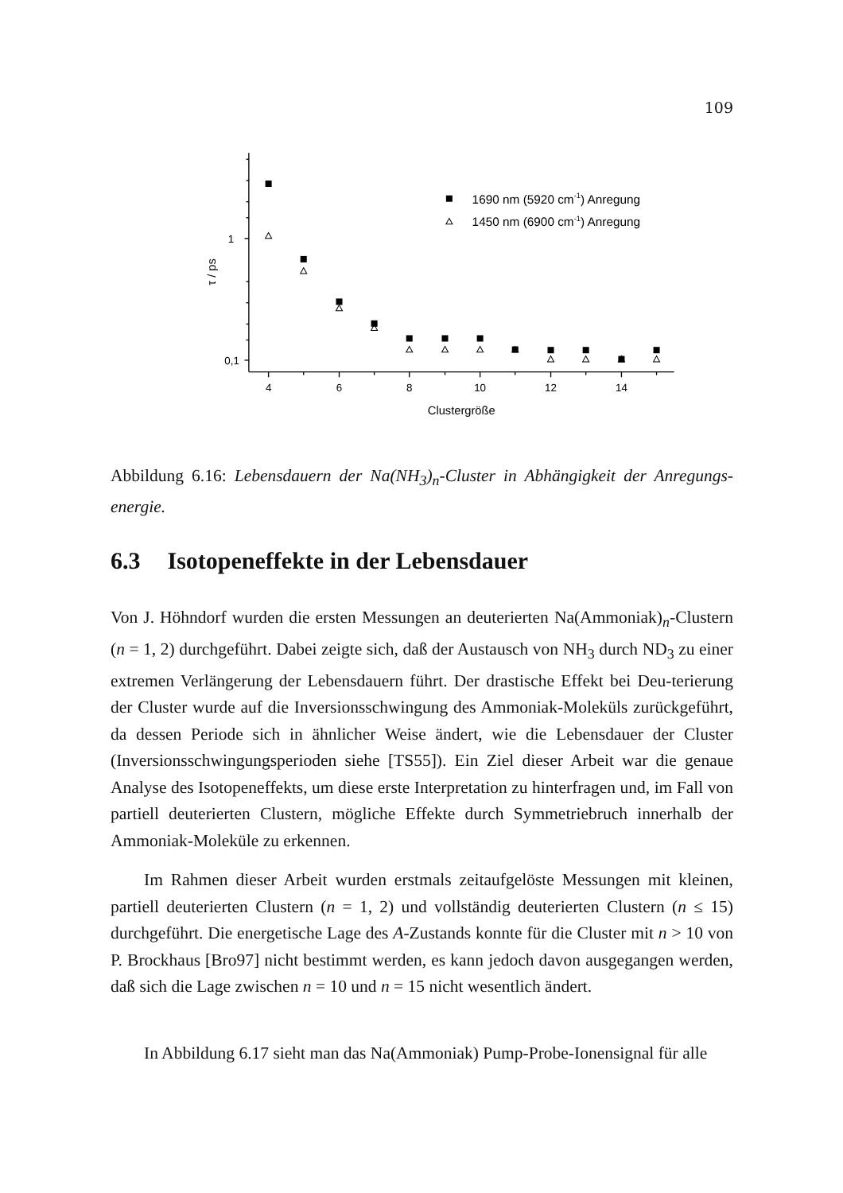109
1
0,1
4
6
8
10
12
14
Clustergröße
τ / ps
1690 nm (5920 cm-1) Anregung
1450 nm (6900 cm-1) Anregung
Abbildung 6.16: Lebensdauern der Na(NH<sub>3</sub>)<sub>n</sub>-Cluster in Abhängigkeit der Anregungs-energie.
6.3 Isotopeneffekte in der Lebensdauer
Von J. Höhndorf wurden die ersten Messungen an deuterierten Na(Ammoniak)<sub>n</sub>-Clustern (n = 1, 2) durchgeführt. Dabei zeigte sich, daß der Austausch von NH<sub>3</sub> durch ND<sub>3</sub> zu einer extremen Verlängerung der Lebensdauern führt. Der drastische Effekt bei Deu-terierung der Cluster wurde auf die Inversionsschwingung des Ammoniak-Moleküls zurückgeführt, da dessen Periode sich in ähnlicher Weise ändert, wie die Lebensdauer der Cluster (Inversionsschwingungsperioden siehe [TS55]). Ein Ziel dieser Arbeit war die genaue Analyse des Isotopeneffekts, um diese erste Interpretation zu hinterfragen und, im Fall von partiell deuterierten Clustern, mögliche Effekte durch Symmetriebruch innerhalb der Ammoniak-Moleküle zu erkennen.
Im Rahmen dieser Arbeit wurden erstmals zeitaufgelöste Messungen mit kleinen, partiell deuterierten Clustern (n = 1, 2) und vollständig deuterierten Clustern (n ≤ 15) durchgeführt. Die energetische Lage des A-Zustands konnte für die Cluster mit n > 10 von P. Brockhaus [Bro97] nicht bestimmt werden, es kann jedoch davon ausgegangen werden, daß sich die Lage zwischen n = 10 und n = 15 nicht wesentlich ändert.
In Abbildung 6.17 sieht man das Na(Ammoniak) Pump-Probe-Ionensignal für alle